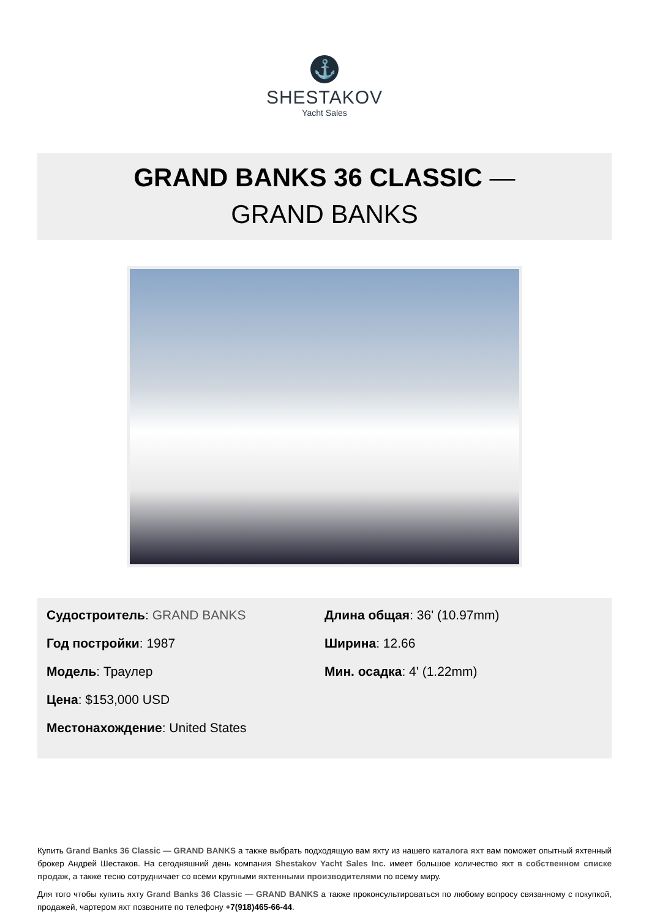⚓
SHESTAKOV
Yacht Sales
GRAND BANKS 36 CLASSIC —
GRAND BANKS
Судостроитель: GRAND BANKS
Год постройки: 1987
Модель: Траулер
Цена: $153,000 USD
Местонахождение: United States
Длина общая: 36' (10.97mm)
Ширина: 12.66
Мин. осадка: 4' (1.22mm)
Купить Grand Banks 36 Classic — GRAND BANKS а также выбрать подходящую вам яхту из нашего каталога яхт вам поможет опытный яхтенный брокер Андрей Шестаков. На сегодняшний день компания Shestakov Yacht Sales Inc. имеет большое количество яхт в собственном списке продаж, а также тесно сотрудничает со всеми крупными яхтенными производителями по всему миру.
Для того чтобы купить яхту Grand Banks 36 Classic — GRAND BANKS а также проконсультироваться по любому вопросу связанному с покупкой, продажей, чартером яхт позвоните по телефону +7(918)465-66-44.